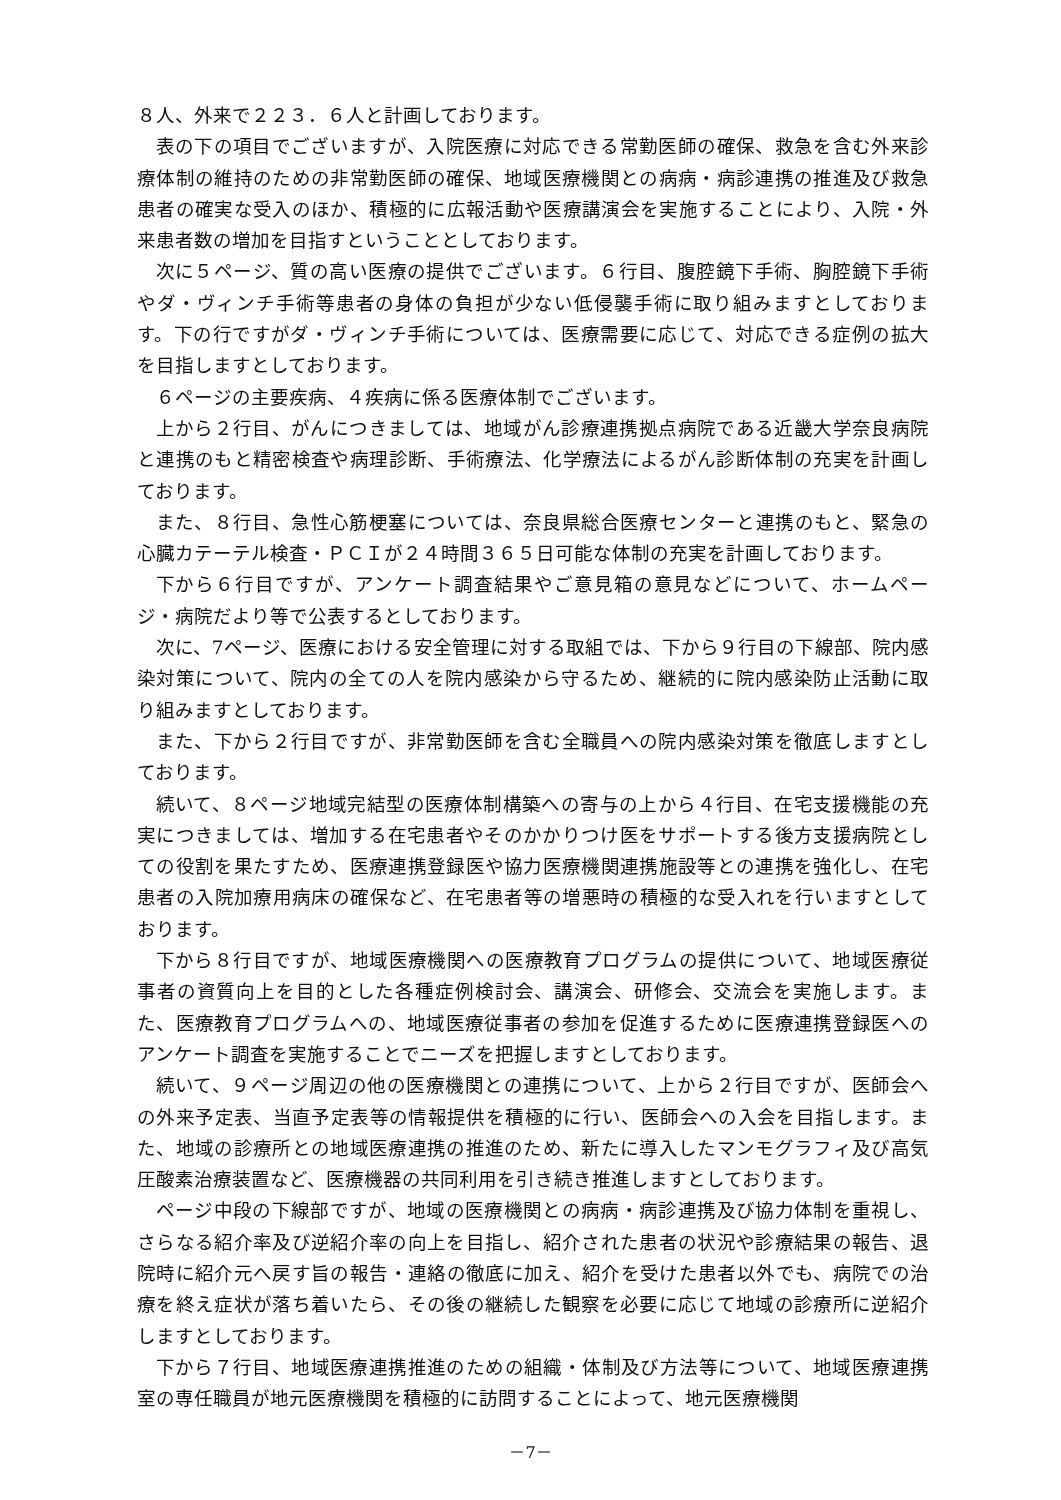８人、外来で２２３．６人と計画しております。
表の下の項目でございますが、入院医療に対応できる常勤医師の確保、救急を含む外来診療体制の維持のための非常勤医師の確保、地域医療機関との病病・病診連携の推進及び救急患者の確実な受入のほか、積極的に広報活動や医療講演会を実施することにより、入院・外来患者数の増加を目指すということとしております。
次に５ページ、質の高い医療の提供でございます。６行目、腹腔鏡下手術、胸腔鏡下手術やダ・ヴィンチ手術等患者の身体の負担が少ない低侵襲手術に取り組みますとしております。下の行ですがダ・ヴィンチ手術については、医療需要に応じて、対応できる症例の拡大を目指しますとしております。
６ページの主要疾病、４疾病に係る医療体制でございます。
上から２行目、がんにつきましては、地域がん診療連携拠点病院である近畿大学奈良病院と連携のもと精密検査や病理診断、手術療法、化学療法によるがん診断体制の充実を計画しております。
また、８行目、急性心筋梗塞については、奈良県総合医療センターと連携のもと、緊急の心臓カテーテル検査・ＰＣＩが２４時間３６５日可能な体制の充実を計画しております。
下から６行目ですが、アンケート調査結果やご意見箱の意見などについて、ホームページ・病院だより等で公表するとしております。
次に、7ページ、医療における安全管理に対する取組では、下から９行目の下線部、院内感染対策について、院内の全ての人を院内感染から守るため、継続的に院内感染防止活動に取り組みますとしております。
また、下から２行目ですが、非常勤医師を含む全職員への院内感染対策を徹底しますとしております。
続いて、８ページ地域完結型の医療体制構築への寄与の上から４行目、在宅支援機能の充実につきましては、増加する在宅患者やそのかかりつけ医をサポートする後方支援病院としての役割を果たすため、医療連携登録医や協力医療機関連携施設等との連携を強化し、在宅患者の入院加療用病床の確保など、在宅患者等の増悪時の積極的な受入れを行いますとしております。
下から８行目ですが、地域医療機関への医療教育プログラムの提供について、地域医療従事者の資質向上を目的とした各種症例検討会、講演会、研修会、交流会を実施します。また、医療教育プログラムへの、地域医療従事者の参加を促進するために医療連携登録医へのアンケート調査を実施することでニーズを把握しますとしております。
続いて、９ページ周辺の他の医療機関との連携について、上から２行目ですが、医師会への外来予定表、当直予定表等の情報提供を積極的に行い、医師会への入会を目指します。また、地域の診療所との地域医療連携の推進のため、新たに導入したマンモグラフィ及び高気圧酸素治療装置など、医療機器の共同利用を引き続き推進しますとしております。
ページ中段の下線部ですが、地域の医療機関との病病・病診連携及び協力体制を重視し、さらなる紹介率及び逆紹介率の向上を目指し、紹介された患者の状況や診療結果の報告、退院時に紹介元へ戻す旨の報告・連絡の徹底に加え、紹介を受けた患者以外でも、病院での治療を終え症状が落ち着いたら、その後の継続した観察を必要に応じて地域の診療所に逆紹介しますとしております。
下から７行目、地域医療連携推進のための組織・体制及び方法等について、地域医療連携室の専任職員が地元医療機関を積極的に訪問することによって、地元医療機関
－7－